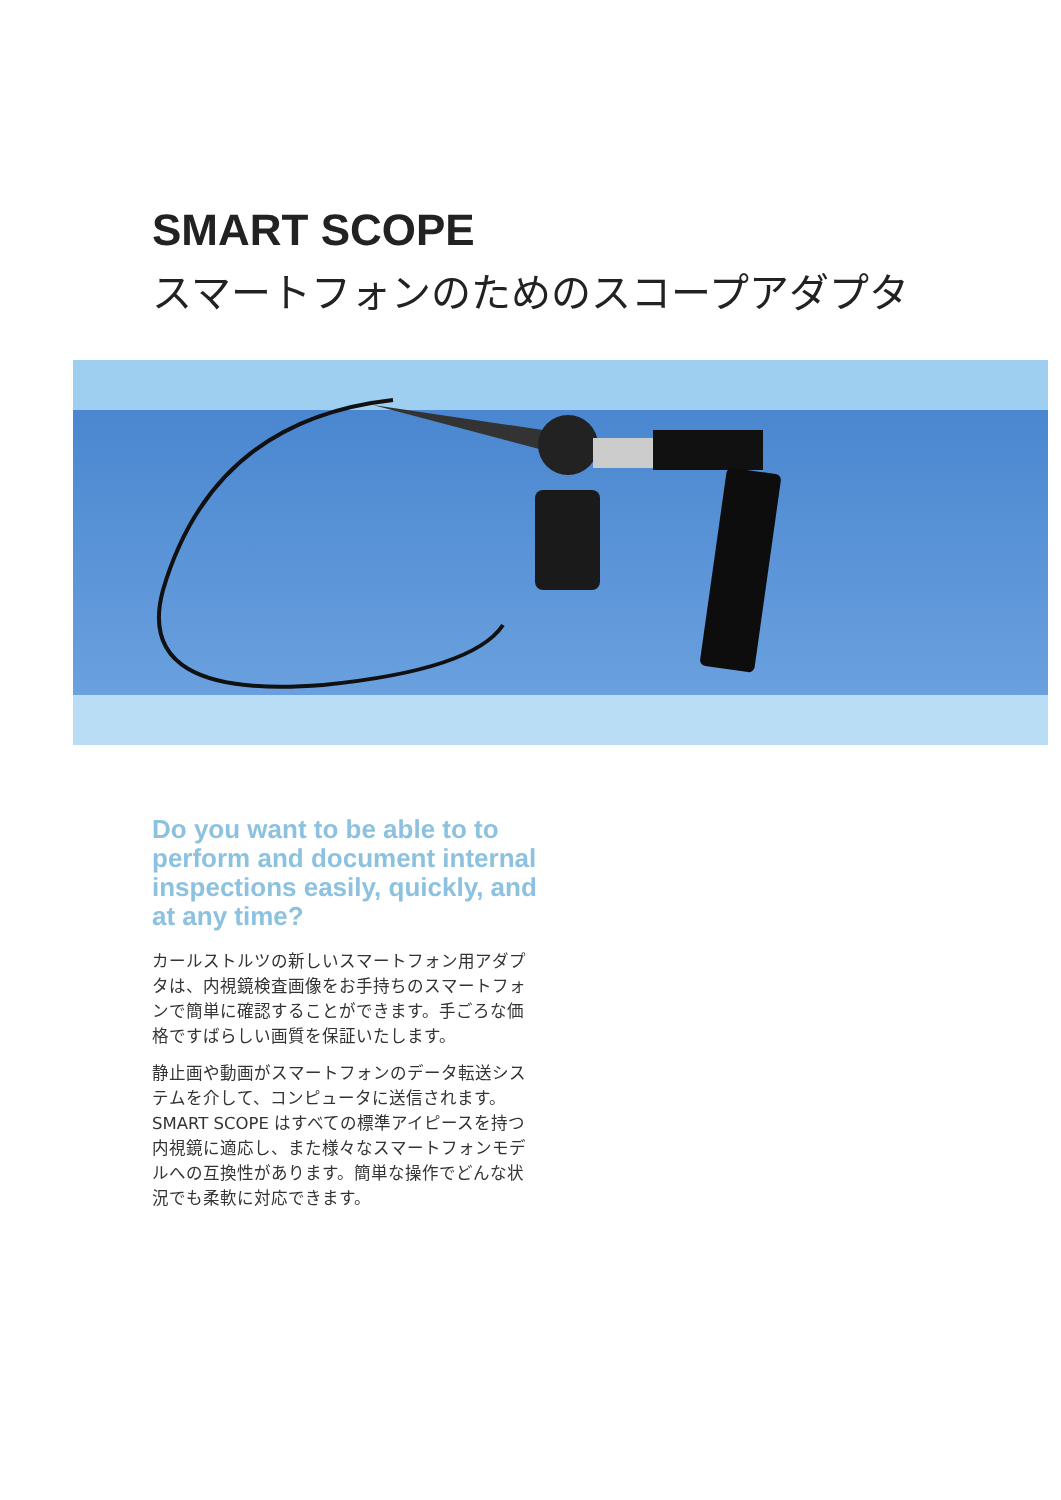SMART SCOPE
スマートフォンのためのスコープアダプタ
Do you want to be able to to perform and document internal inspections easily, quickly, and at any time?
カールストルツの新しいスマートフォン用アダプタは、内視鏡検査画像をお手持ちのスマートフォンで簡単に確認することができます。手ごろな価格ですばらしい画質を保証いたします。
静止画や動画がスマートフォンのデータ転送システムを介して、コンピュータに送信されます。SMART SCOPE はすべての標準アイピースを持つ内視鏡に適応し、また様々なスマートフォンモデルへの互換性があります。簡単な操作でどんな状況でも柔軟に対応できます。